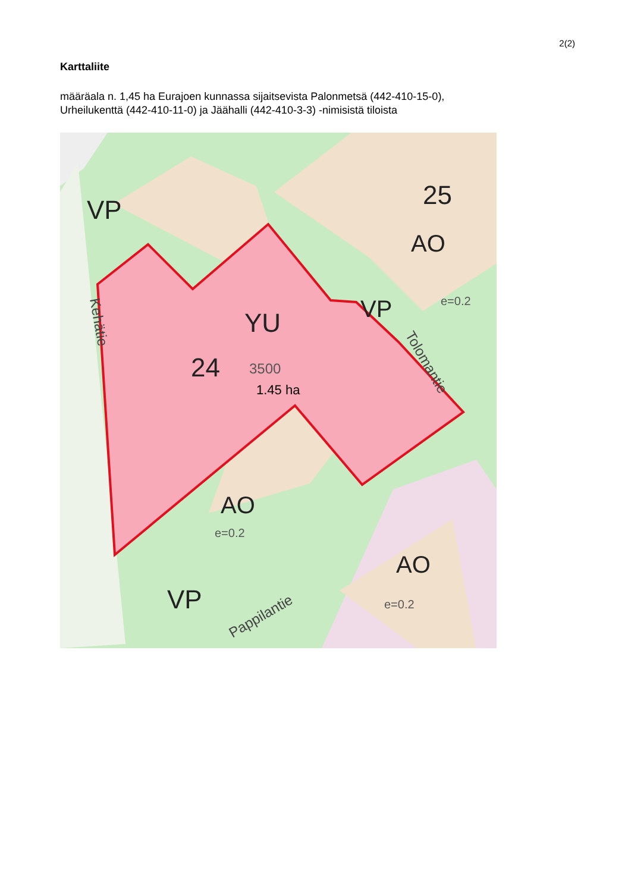2(2)
Karttaliite
määräala n. 1,45 ha Eurajoen kunnassa sijaitsevista Palonmetsä (442-410-15-0),
Urheilukenttä (442-410-11-0) ja Jäähalli (442-410-3-3) -nimisistä tiloista
VP
25
AO
e=0.2
YU
24
3500
1.45 ha
VP
AO
e=0.2
AO
e=0.2
VP
Pappilantie
Kehätie
Tolomantie